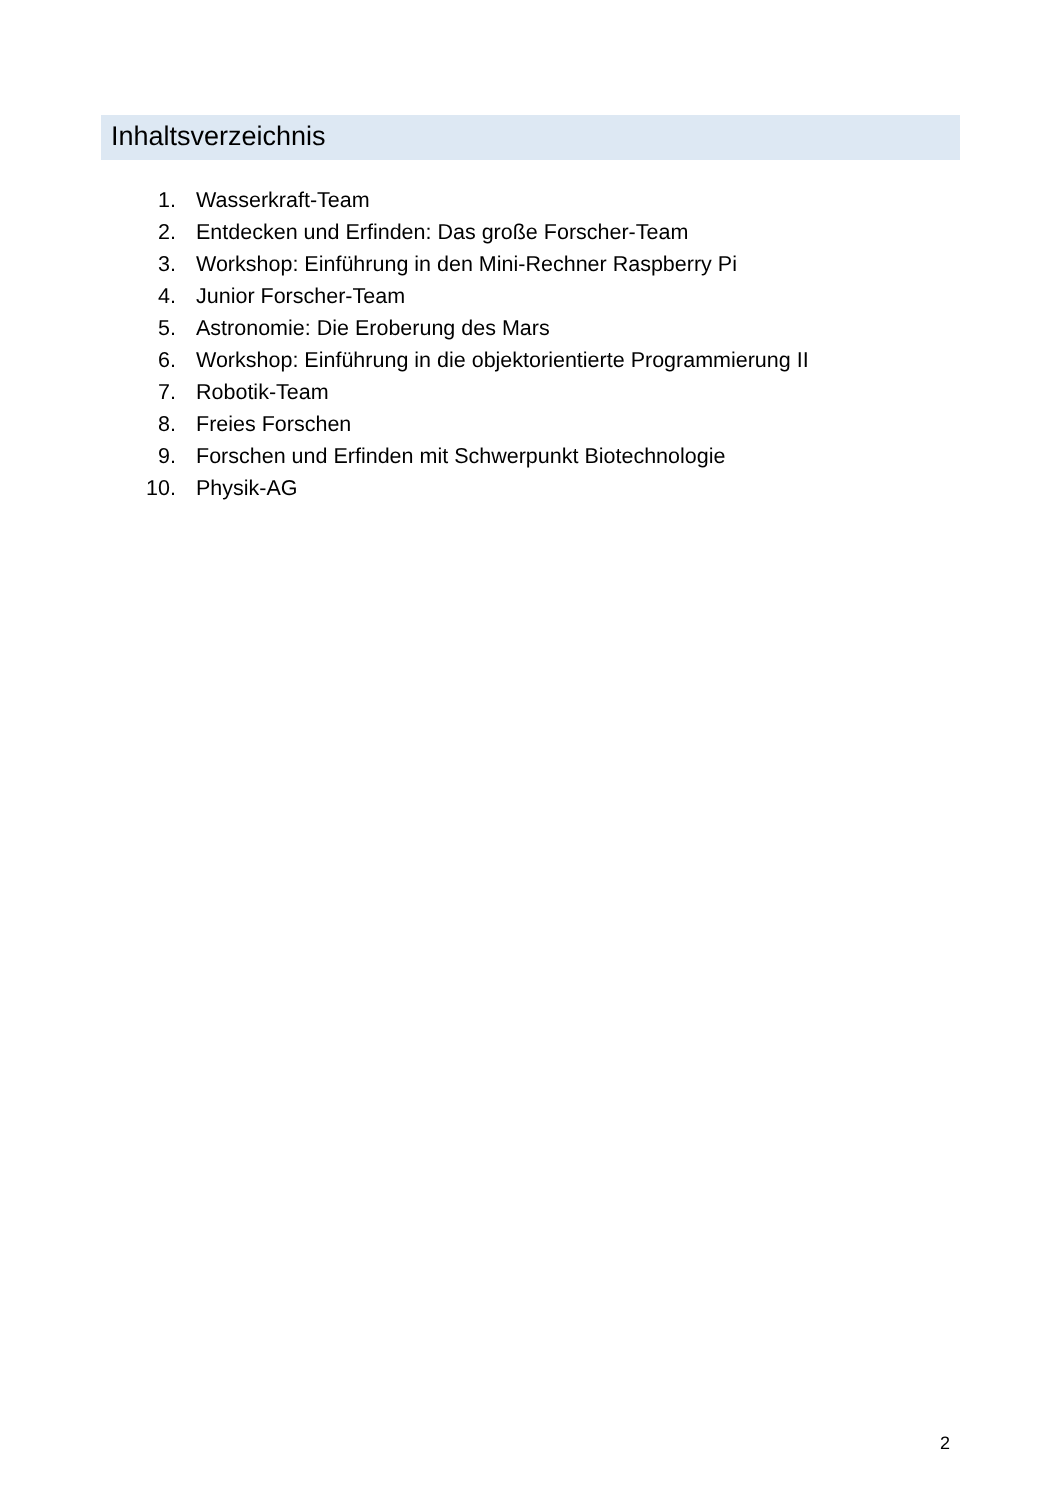Inhaltsverzeichnis
1. Wasserkraft-Team
2. Entdecken und Erfinden: Das große Forscher-Team
3. Workshop: Einführung in den Mini-Rechner Raspberry Pi
4. Junior Forscher-Team
5. Astronomie: Die Eroberung des Mars
6. Workshop: Einführung in die objektorientierte Programmierung II
7. Robotik-Team
8. Freies Forschen
9. Forschen und Erfinden mit Schwerpunkt Biotechnologie
10. Physik-AG
2